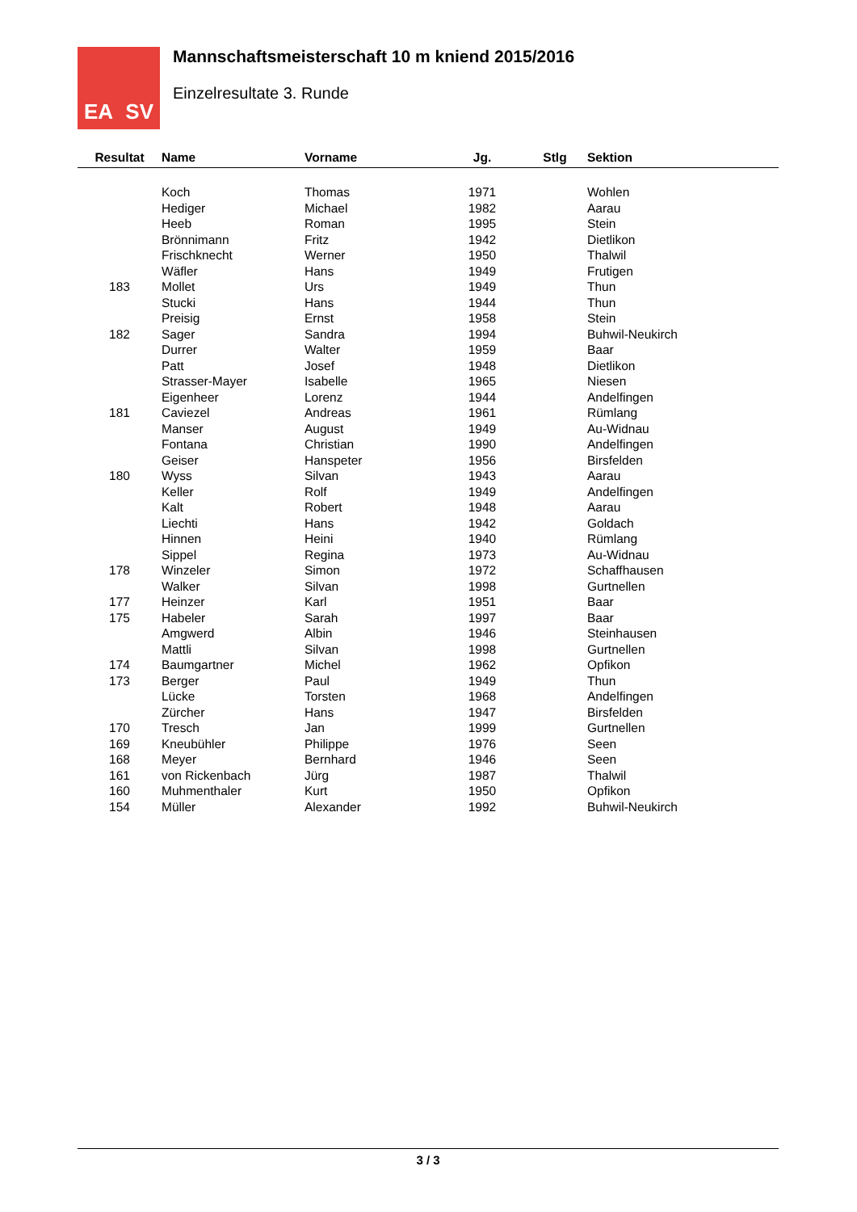EA SV
Mannschaftsmeisterschaft 10 m kniend 2015/2016
Einzelresultate 3. Runde
| Resultat | Name | Vorname | Jg. | Stlg | Sektion |
| --- | --- | --- | --- | --- | --- |
| | Koch | Thomas | 1971 | | Wohlen |
| | Hediger | Michael | 1982 | | Aarau |
| | Heeb | Roman | 1995 | | Stein |
| | Brönnimann | Fritz | 1942 | | Dietlikon |
| | Frischknecht | Werner | 1950 | | Thalwil |
| | Wäfler | Hans | 1949 | | Frutigen |
| 183 | Mollet | Urs | 1949 | | Thun |
| | Stucki | Hans | 1944 | | Thun |
| | Preisig | Ernst | 1958 | | Stein |
| 182 | Sager | Sandra | 1994 | | Buhwil-Neukirch |
| | Durrer | Walter | 1959 | | Baar |
| | Patt | Josef | 1948 | | Dietlikon |
| | Strasser-Mayer | Isabelle | 1965 | | Niesen |
| | Eigenheer | Lorenz | 1944 | | Andelfingen |
| 181 | Caviezel | Andreas | 1961 | | Rümlang |
| | Manser | August | 1949 | | Au-Widnau |
| | Fontana | Christian | 1990 | | Andelfingen |
| | Geiser | Hanspeter | 1956 | | Birsfelden |
| 180 | Wyss | Silvan | 1943 | | Aarau |
| | Keller | Rolf | 1949 | | Andelfingen |
| | Kalt | Robert | 1948 | | Aarau |
| | Liechti | Hans | 1942 | | Goldach |
| | Hinnen | Heini | 1940 | | Rümlang |
| | Sippel | Regina | 1973 | | Au-Widnau |
| 178 | Winzeler | Simon | 1972 | | Schaffhausen |
| | Walker | Silvan | 1998 | | Gurtnellen |
| 177 | Heinzer | Karl | 1951 | | Baar |
| 175 | Habeler | Sarah | 1997 | | Baar |
| | Amgwerd | Albin | 1946 | | Steinhausen |
| | Mattli | Silvan | 1998 | | Gurtnellen |
| 174 | Baumgartner | Michel | 1962 | | Opfikon |
| 173 | Berger | Paul | 1949 | | Thun |
| | Lücke | Torsten | 1968 | | Andelfingen |
| | Zürcher | Hans | 1947 | | Birsfelden |
| 170 | Tresch | Jan | 1999 | | Gurtnellen |
| 169 | Kneubühler | Philippe | 1976 | | Seen |
| 168 | Meyer | Bernhard | 1946 | | Seen |
| 161 | von Rickenbach | Jürg | 1987 | | Thalwil |
| 160 | Muhmenthaler | Kurt | 1950 | | Opfikon |
| 154 | Müller | Alexander | 1992 | | Buhwil-Neukirch |
3 / 3